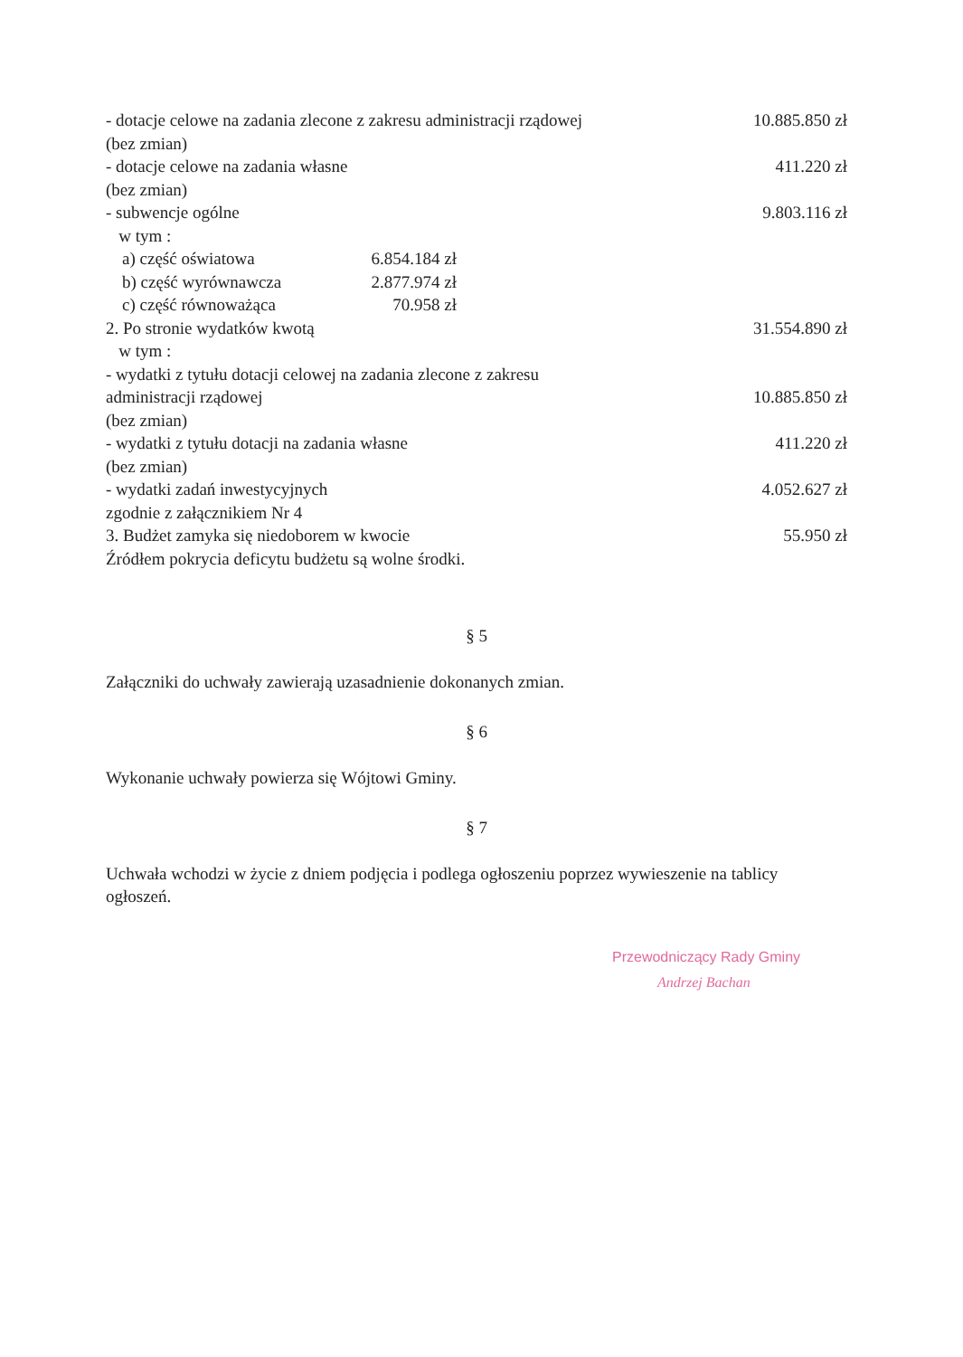- dotacje celowe na zadania zlecone z zakresu administracji rządowej
(bez zmian) 10.885.850 zł
- dotacje celowe na zadania własne
(bez zmian) 411.220 zł
- subwencje ogólne
w tym : 9.803.116 zł
a) część oświatowa 6.854.184 zł
b) część wyrównawcza 2.877.974 zł
c) część równoważąca 70.958 zł
2. Po stronie wydatków kwotą
w tym : 31.554.890 zł
- wydatki z tytułu dotacji celowej na zadania zlecone z zakresu
administracji rządowej
(bez zmian) 10.885.850 zł
- wydatki z tytułu dotacji na zadania własne
(bez zmian) 411.220 zł
- wydatki zadań inwestycyjnych
zgodnie z załącznikiem Nr 4 4.052.627 zł
3. Budżet zamyka się niedoborem w kwocie
Źródłem pokrycia deficytu budżetu są wolne środki. 55.950 zł
§ 5
Załączniki do uchwały zawierają uzasadnienie dokonanych zmian.
§ 6
Wykonanie uchwały powierza się Wójtowi Gminy.
§ 7
Uchwała wchodzi w życie z dniem podjęcia i podlega ogłoszeniu poprzez wywieszenie na tablicy ogłoszeń.
Przewodniczący Rady Gminy
Andrzej Bachan